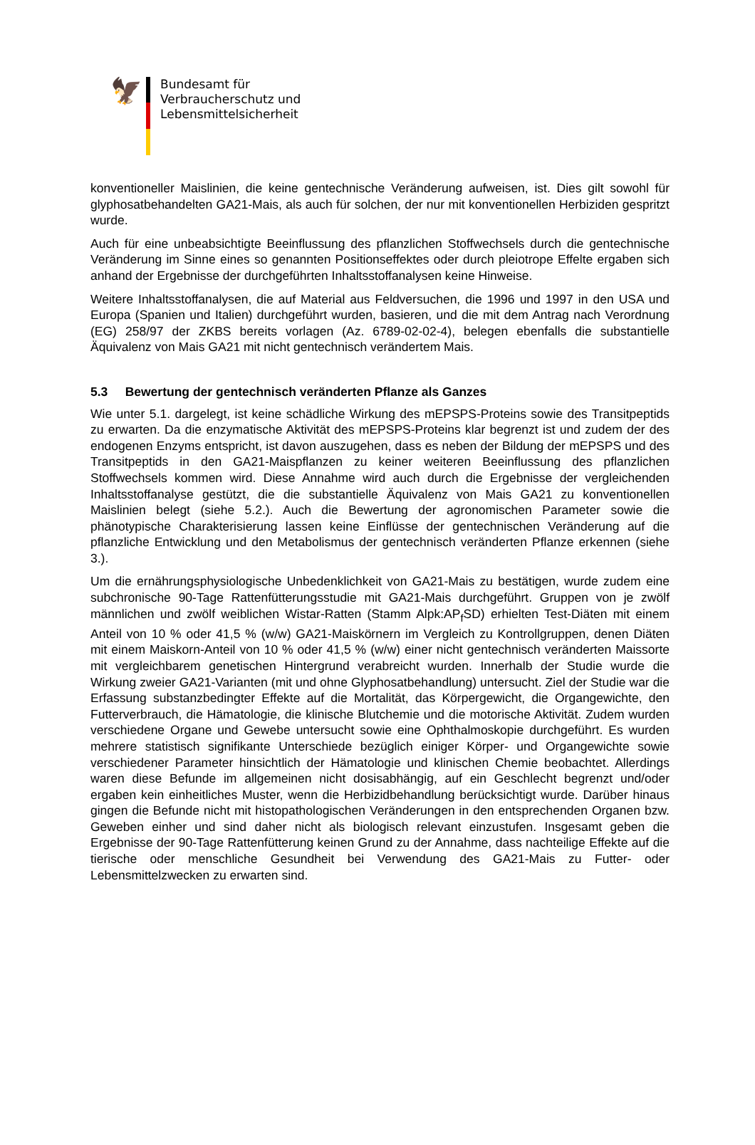🦅
Bundesamt für
Verbraucherschutz und
Lebensmittelsicherheit
konventioneller Maislinien, die keine gentechnische Veränderung aufweisen, ist. Dies gilt sowohl für glyphosatbehandelten GA21-Mais, als auch für solchen, der nur mit konventionellen Herbiziden gespritzt wurde.
Auch für eine unbeabsichtigte Beeinflussung des pflanzlichen Stoffwechsels durch die gentechnische Veränderung im Sinne eines so genannten Positionseffektes oder durch pleiotrope Effelte ergaben sich anhand der Ergebnisse der durchgeführten Inhaltsstoffanalysen keine Hinweise.
Weitere Inhaltsstoffanalysen, die auf Material aus Feldversuchen, die 1996 und 1997 in den USA und Europa (Spanien und Italien) durchgeführt wurden, basieren, und die mit dem Antrag nach Verordnung (EG) 258/97 der ZKBS bereits vorlagen (Az. 6789-02-02-4), belegen ebenfalls die substantielle Äquivalenz von Mais GA21 mit nicht gentechnisch verändertem Mais.
5.3 Bewertung der gentechnisch veränderten Pflanze als Ganzes
Wie unter 5.1. dargelegt, ist keine schädliche Wirkung des mEPSPS-Proteins sowie des Transitpeptids zu erwarten. Da die enzymatische Aktivität des mEPSPS-Proteins klar begrenzt ist und zudem der des endogenen Enzyms entspricht, ist davon auszugehen, dass es neben der Bildung der mEPSPS und des Transitpeptids in den GA21-Maispflanzen zu keiner weiteren Beeinflussung des pflanzlichen Stoffwechsels kommen wird. Diese Annahme wird auch durch die Ergebnisse der vergleichenden Inhaltsstoffanalyse gestützt, die die substantielle Äquivalenz von Mais GA21 zu konventionellen Maislinien belegt (siehe 5.2.). Auch die Bewertung der agronomischen Parameter sowie die phänotypische Charakterisierung lassen keine Einflüsse der gentechnischen Veränderung auf die pflanzliche Entwicklung und den Metabolismus der gentechnisch veränderten Pflanze erkennen (siehe 3.).
Um die ernährungsphysiologische Unbedenklichkeit von GA21-Mais zu bestätigen, wurde zudem eine subchronische 90-Tage Rattenfütterungsstudie mit GA21-Mais durchgeführt. Gruppen von je zwölf männlichen und zwölf weiblichen Wistar-Ratten (Stamm Alpk:AP<sub>f</sub>SD) erhielten Test-Diäten mit einem Anteil von 10 % oder 41,5 % (w/w) GA21-Maiskörnern im Vergleich zu Kontrollgruppen, denen Diäten mit einem Maiskorn-Anteil von 10 % oder 41,5 % (w/w) einer nicht gentechnisch veränderten Maissorte mit vergleichbarem genetischen Hintergrund verabreicht wurden. Innerhalb der Studie wurde die Wirkung zweier GA21-Varianten (mit und ohne Glyphosatbehandlung) untersucht. Ziel der Studie war die Erfassung substanzbedingter Effekte auf die Mortalität, das Körpergewicht, die Organgewichte, den Futterverbrauch, die Hämatologie, die klinische Blutchemie und die motorische Aktivität. Zudem wurden verschiedene Organe und Gewebe untersucht sowie eine Ophthalmoskopie durchgeführt. Es wurden mehrere statistisch signifikante Unterschiede bezüglich einiger Körper- und Organgewichte sowie verschiedener Parameter hinsichtlich der Hämatologie und klinischen Chemie beobachtet. Allerdings waren diese Befunde im allgemeinen nicht dosisabhängig, auf ein Geschlecht begrenzt und/oder ergaben kein einheitliches Muster, wenn die Herbizidbehandlung berücksichtigt wurde. Darüber hinaus gingen die Befunde nicht mit histopathologischen Veränderungen in den entsprechenden Organen bzw. Geweben einher und sind daher nicht als biologisch relevant einzustufen. Insgesamt geben die Ergebnisse der 90-Tage Rattenfütterung keinen Grund zu der Annahme, dass nachteilige Effekte auf die tierische oder menschliche Gesundheit bei Verwendung des GA21-Mais zu Futter- oder Lebensmittelzwecken zu erwarten sind.